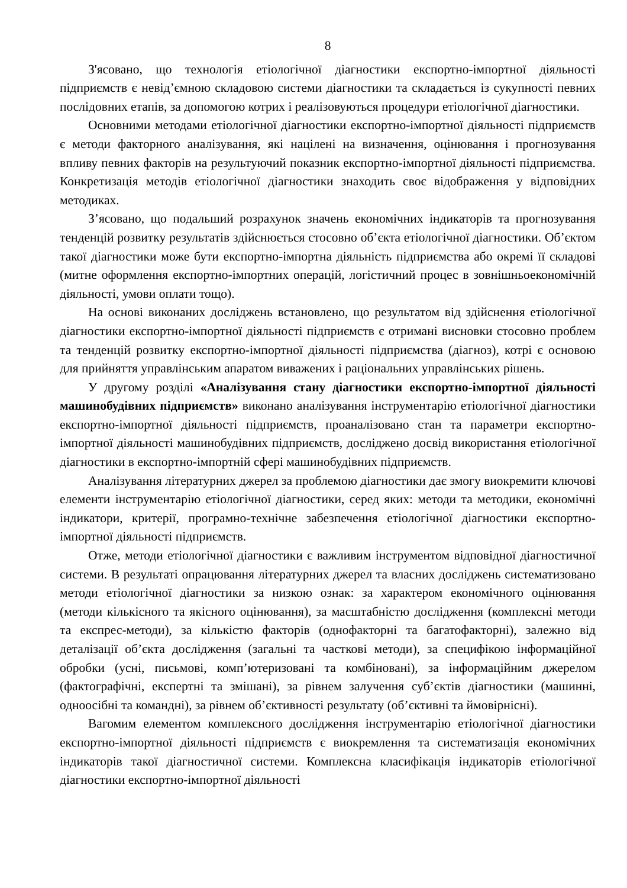8
З'ясовано, що технологія етіологічної діагностики експортно-імпортної діяльності підприємств є невід’ємною складовою системи діагностики та складається із сукупності певних послідовних етапів, за допомогою котрих і реалізовуються процедури етіологічної діагностики.
Основними методами етіологічної діагностики експортно-імпортної діяльності підприємств є методи факторного аналізування, які націлені на визначення, оцінювання і прогнозування впливу певних факторів на результуючий показник експортно-імпортної діяльності підприємства. Конкретизація методів етіологічної діагностики знаходить своє відображення у відповідних методиках.
З’ясовано, що подальший розрахунок значень економічних індикаторів та прогнозування тенденцій розвитку результатів здійснюється стосовно об’єкта етіологічної діагностики. Об’єктом такої діагностики може бути експортно-імпортна діяльність підприємства або окремі її складові (митне оформлення експортно-імпортних операцій, логістичний процес в зовнішньоекономічній діяльності, умови оплати тощо).
На основі виконаних досліджень встановлено, що результатом від здійснення етіологічної діагностики експортно-імпортної діяльності підприємств є отримані висновки стосовно проблем та тенденцій розвитку експортно-імпортної діяльності підприємства (діагноз), котрі є основою для прийняття управлінським апаратом виважених і раціональних управлінських рішень.
У другому розділі «Аналізування стану діагностики експортно-імпортної діяльності машинобудівних підприємств» виконано аналізування інструментарію етіологічної діагностики експортно-імпортної діяльності підприємств, проаналізовано стан та параметри експортно-імпортної діяльності машинобудівних підприємств, досліджено досвід використання етіологічної діагностики в експортно-імпортній сфері машинобудівних підприємств.
Аналізування літературних джерел за проблемою діагностики дає змогу виокремити ключові елементи інструментарію етіологічної діагностики, серед яких: методи та методики, економічні індикатори, критерії, програмно-технічне забезпечення етіологічної діагностики експортно-імпортної діяльності підприємств.
Отже, методи етіологічної діагностики є важливим інструментом відповідної діагностичної системи. В результаті опрацювання літературних джерел та власних досліджень систематизовано методи етіологічної діагностики за низкою ознак: за характером економічного оцінювання (методи кількісного та якісного оцінювання), за масштабністю дослідження (комплексні методи та експрес-методи), за кількістю факторів (однофакторні та багатофакторні), залежно від деталізації об’єкта дослідження (загальні та часткові методи), за специфікою інформаційної обробки (усні, письмові, комп’ютеризовані та комбіновані), за інформаційним джерелом (фактографічні, експертні та змішані), за рівнем залучення суб’єктів діагностики (машинні, одноосібні та командні), за рівнем об’єктивності результату (об’єктивні та ймовірнісні).
Вагомим елементом комплексного дослідження інструментарію етіологічної діагностики експортно-імпортної діяльності підприємств є виокремлення та систематизація економічних індикаторів такої діагностичної системи. Комплексна класифікація індикаторів етіологічної діагностики експортно-імпортної діяльності